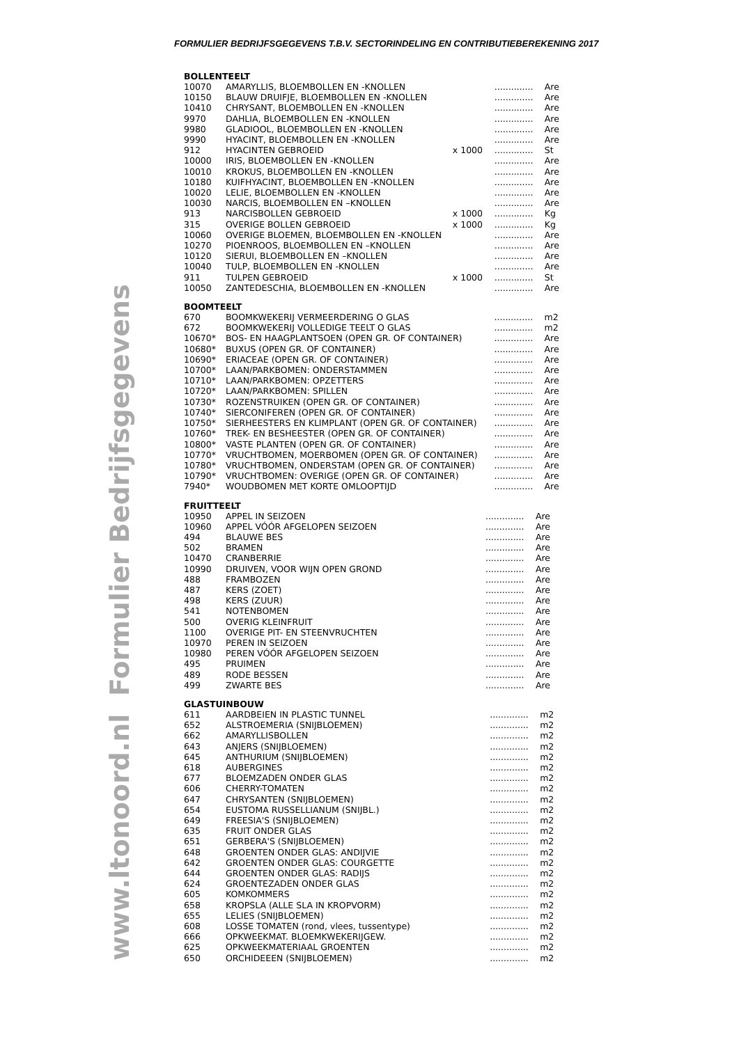FORMULIER BEDRIJFSGEGEVENS T.B.V. SECTORINDELING EN CONTRIBUTIEBEREKENING 2017
Formulier Bedrijfsgegevens
www.ltonoord.nl
BOLLENTEELT
| 10070 | AMARYLLIS, BLOEMBOLLEN EN -KNOLLEN | | .............. | Are |
| 10150 | BLAUW DRUIFJE, BLOEMBOLLEN EN -KNOLLEN | | .............. | Are |
| 10410 | CHRYSANT, BLOEMBOLLEN EN -KNOLLEN | | .............. | Are |
| 9970 | DAHLIA, BLOEMBOLLEN EN -KNOLLEN | | .............. | Are |
| 9980 | GLADIOOL, BLOEMBOLLEN EN -KNOLLEN | | .............. | Are |
| 9990 | HYACINT, BLOEMBOLLEN EN -KNOLLEN | | .............. | Are |
| 912 | HYACINTEN GEBROEID | x 1000 | .............. | St |
| 10000 | IRIS, BLOEMBOLLEN EN -KNOLLEN | | .............. | Are |
| 10010 | KROKUS, BLOEMBOLLEN EN -KNOLLEN | | .............. | Are |
| 10180 | KUIFHYACINT, BLOEMBOLLEN EN -KNOLLEN | | .............. | Are |
| 10020 | LELIE, BLOEMBOLLEN EN -KNOLLEN | | .............. | Are |
| 10030 | NARCIS, BLOEMBOLLEN EN –KNOLLEN | | .............. | Are |
| 913 | NARCISBOLLEN GEBROEID | x 1000 | .............. | Kg |
| 315 | OVERIGE BOLLEN GEBROEID | x 1000 | .............. | Kg |
| 10060 | OVERIGE BLOEMEN, BLOEMBOLLEN EN -KNOLLEN | | .............. | Are |
| 10270 | PIOENROOS, BLOEMBOLLEN EN –KNOLLEN | | .............. | Are |
| 10120 | SIERUI, BLOEMBOLLEN EN –KNOLLEN | | .............. | Are |
| 10040 | TULP, BLOEMBOLLEN EN -KNOLLEN | | .............. | Are |
| 911 | TULPEN GEBROEID | x 1000 | .............. | St |
| 10050 | ZANTEDESCHIA, BLOEMBOLLEN EN -KNOLLEN | | .............. | Are |
BOOMTEELT
| 670 | BOOMKWEKERIJ VERMEERDERING O GLAS | .............. | m2 |
| 672 | BOOMKWEKERIJ VOLLEDIGE TEELT O GLAS | .............. | m2 |
| 10670* | BOS- EN HAAGPLANTSOEN (OPEN GR. OF CONTAINER) | .............. | Are |
| 10680* | BUXUS (OPEN GR. OF CONTAINER) | .............. | Are |
| 10690* | ERIACEAE (OPEN GR. OF CONTAINER) | .............. | Are |
| 10700* | LAAN/PARKBOMEN: ONDERSTAMMEN | .............. | Are |
| 10710* | LAAN/PARKBOMEN: OPZETTERS | .............. | Are |
| 10720* | LAAN/PARKBOMEN: SPILLEN | .............. | Are |
| 10730* | ROZENSTRUIKEN (OPEN GR. OF CONTAINER) | .............. | Are |
| 10740* | SIERCONIFEREN (OPEN GR. OF CONTAINER) | .............. | Are |
| 10750* | SIERHEESTERS EN KLIMPLANT (OPEN GR. OF CONTAINER) | .............. | Are |
| 10760* | TREK- EN BESHEESTER (OPEN GR. OF CONTAINER) | .............. | Are |
| 10800* | VASTE PLANTEN (OPEN GR. OF CONTAINER) | .............. | Are |
| 10770* | VRUCHTBOMEN, MOERBOMEN (OPEN GR. OF CONTAINER) | .............. | Are |
| 10780* | VRUCHTBOMEN, ONDERSTAM (OPEN GR. OF CONTAINER) | .............. | Are |
| 10790* | VRUCHTBOMEN: OVERIGE (OPEN GR. OF CONTAINER) | .............. | Are |
| 7940* | WOUDBOMEN MET KORTE OMLOOPTIJD | .............. | Are |
FRUITTEELT
| 10950 | APPEL IN SEIZOEN | .............. | Are |
| 10960 | APPEL VÓÓR AFGELOPEN SEIZOEN | .............. | Are |
| 494 | BLAUWE BES | .............. | Are |
| 502 | BRAMEN | .............. | Are |
| 10470 | CRANBERRIE | .............. | Are |
| 10990 | DRUIVEN, VOOR WIJN OPEN GROND | .............. | Are |
| 488 | FRAMBOZEN | .............. | Are |
| 487 | KERS (ZOET) | .............. | Are |
| 498 | KERS (ZUUR) | .............. | Are |
| 541 | NOTENBOMEN | .............. | Are |
| 500 | OVERIG KLEINFRUIT | .............. | Are |
| 1100 | OVERIGE PIT- EN STEENVRUCHTEN | .............. | Are |
| 10970 | PEREN IN SEIZOEN | .............. | Are |
| 10980 | PEREN VÓÓR AFGELOPEN SEIZOEN | .............. | Are |
| 495 | PRUIMEN | .............. | Are |
| 489 | RODE BESSEN | .............. | Are |
| 499 | ZWARTE BES | .............. | Are |
GLASTUINBOUW
| 611 | AARDBEIEN IN PLASTIC TUNNEL | .............. | m2 |
| 652 | ALSTROEMERIA (SNIJBLOEMEN) | .............. | m2 |
| 662 | AMARYLLISBOLLEN | .............. | m2 |
| 643 | ANJERS (SNIJBLOEMEN) | .............. | m2 |
| 645 | ANTHURIUM (SNIJBLOEMEN) | .............. | m2 |
| 618 | AUBERGINES | .............. | m2 |
| 677 | BLOEMZADEN ONDER GLAS | .............. | m2 |
| 606 | CHERRY-TOMATEN | .............. | m2 |
| 647 | CHRYSANTEN (SNIJBLOEMEN) | .............. | m2 |
| 654 | EUSTOMA RUSSELLIANUM (SNIJBL.) | .............. | m2 |
| 649 | FREESIA'S (SNIJBLOEMEN) | .............. | m2 |
| 635 | FRUIT ONDER GLAS | .............. | m2 |
| 651 | GERBERA'S (SNIJBLOEMEN) | .............. | m2 |
| 648 | GROENTEN ONDER GLAS: ANDIJVIE | .............. | m2 |
| 642 | GROENTEN ONDER GLAS: COURGETTE | .............. | m2 |
| 644 | GROENTEN ONDER GLAS: RADIJS | .............. | m2 |
| 624 | GROENTEZADEN ONDER GLAS | .............. | m2 |
| 605 | KOMKOMMERS | .............. | m2 |
| 658 | KROPSLA (ALLE SLA IN KROPVORM) | .............. | m2 |
| 655 | LELIES (SNIJBLOEMEN) | .............. | m2 |
| 608 | LOSSE TOMATEN (rond, vlees, tussentype) | .............. | m2 |
| 666 | OPKWEEKMAT. BLOEMKWEKERIJGEW. | .............. | m2 |
| 625 | OPKWEEKMATERIAAL GROENTEN | .............. | m2 |
| 650 | ORCHIDEEEN (SNIJBLOEMEN) | .............. | m2 |